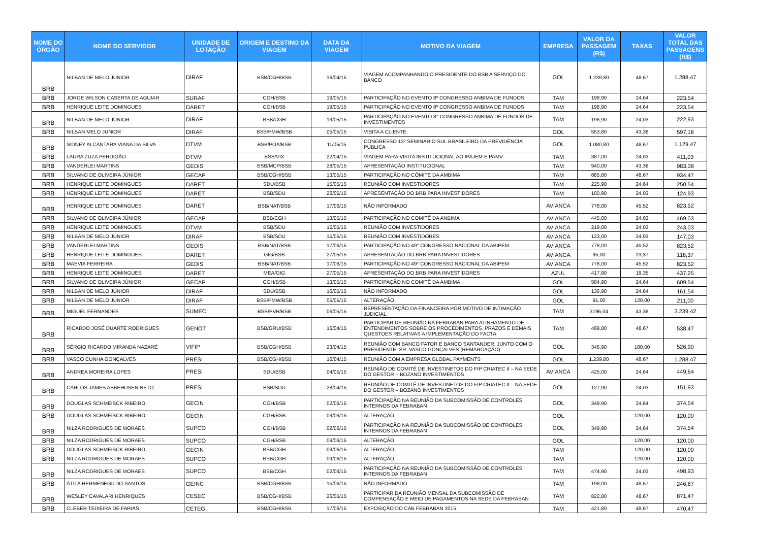| NOME DO ÓRGÃO | NOME DO SERVIDOR | UNIDADE DE LOTAÇÃO | ORIGEM E DESTINO DA VIAGEM | DATA DA VIAGEM | MOTIVO DA VIAGEM | EMPRESA | VALOR DA PASSAGEM (R$) | TAXAS | VALOR TOTAL DAS PASSAGENS (R$) |
| --- | --- | --- | --- | --- | --- | --- | --- | --- | --- |
| BRB | NILBAN DE MELO JÚNIOR | DIRAF | BSB/CGH/BSB | 16/04/15 | VIAGEM ACOMPANHANDO O PRESIDENTE DO BSB A SERVIÇO DO BANCO | GOL | 1.239,80 | 48,67 | 1.288,47 |
| BRB | JORGE WILSON CASERTA DE AGUIAR | SURAF | CGH/BSB | 19/05/15 | PARTICIPAÇÃO NO EVENTO 8º CONGRESSO ANBIMA DE FUNDOS | TAM | 198,90 | 24,64 | 223,54 |
| BRB | HENRIQUE LEITE DOMINGUES | DARET | CGH/BSB | 19/05/15 | PARTICIPAÇÃO NO EVENTO 8º CONGRESSO ANBIMA DE FUNDOS | TAM | 198,90 | 24,64 | 223,54 |
| BRB | NILBAN DE MELO JÚNIOR | DIRAF | BSB/CGH | 19/05/15 | PARTICIPAÇÃO NO EVENTO 8° CONGRESSO ANBIMA DE FUNDOS DE INVESTIMENTOS | TAM | 198,90 | 24,03 | 222,93 |
| BRB | NILBAN MELO JUNIOR | DIRAF | BSB/PMW/BSB | 05/05/15 | VISITA A CLIENTE | GOL | 553,80 | 43,38 | 597,18 |
| BRB | SIDNEY ALCANTARA VIANA DA SILVA | DTVM | BSB/POA/BSB | 11/05/15 | CONGRESSO 13º SEMINÁRIO SUL BRASILEIRO DA PREVIDÊNCIA PÚBLICA | GOL | 1.080,80 | 48,67 | 1.129,47 |
| BRB | LAURA ZUZA PERDIGÃO | DTVM | BSB/VIX | 22/04/15 | VIAGEM PARA VISITA INSTITUCIONAL AO IPAJEM E PAMV | TAM | 387,00 | 24,03 | 411,03 |
| BRB | VANDERLEI MARTINS | GEDIS | BSB/MCP/BSB | 28/05/15 | APRESENTAÇÃO INSTITUCIONAL | TAM | 940,00 | 43,38 | 983,38 |
| BRB | SILVANO DE OLIVEIRA JÚNIOR | GECAP | BSB/CGH/BSB | 13/05/15 | PARTICIPAÇÃO NO CÔMITE DA AMBIMA | TAM | 885,80 | 48,67 | 934,47 |
| BRB | HENRIQUE LEITE DOMINGUES | DARET | SDU/BSB | 15/05/15 | REUNIÃO COM INVESTIDORES | TAM | 225,90 | 24,64 | 250,54 |
| BRB | HENRIQUE LEITE DOMINGUES | DARET | BSB/SDU | 26/05/15 | APRESENTAÇÃO DO BRB PARA INVESTIDORES | TAM | 100,90 | 24,03 | 124,93 |
| BRB | HENRIQUE LEITE DOMINGUES | DARET | BSB/NAT/BSB | 17/06/15 | NÃO INFORMADO | AVIANCA | 778,00 | 45,52 | 823,52 |
| BRB | SILVANO DE OLIVEIRA JÚNIOR | GECAP | BSB/CGH | 13/05/15 | PARTICIPAÇÃO NO COMITÊ DA ANBIMA | AVIANCA | 445,00 | 24,03 | 469,03 |
| BRB | HENRIQUE LEITE DOMINGUES | DTVM | BSB/SDU | 15/05/15 | REUNIÃO COM INVESTIDORES | AVIANCA | 219,00 | 24,03 | 243,03 |
| BRB | NILBAN DE MELO JÚNIOR | DIRAF | BSB/SDU | 15/05/15 | REUNIÃO COM INVESTIDORES | AVIANCA | 123,00 | 24,03 | 147,03 |
| BRB | VANDERLEI MARTINS | GEDIS | BSB/NAT/BSB | 17/06/15 | PARTICIPAÇÃO NO 49° CONGRESSO NACIONAL DA ABIPEM | AVIANCA | 778,00 | 45,52 | 823,52 |
| BRB | HENRIQUE LEITE DOMINGUES | DARET | GIG/BSB | 27/05/15 | APRESENTAÇÃO DO BRB PARA INVESTIDORES | AVIANCA | 95,00 | 23,37 | 118,37 |
| BRB | MAEVIA FERREIRA | GEDIS | BSB/NAT/BSB | 17/06/15 | PARTICIPAÇÃO NO 49° CONGRESSO NACIONAL DA ABIPEM | AVIANCA | 778,00 | 45,52 | 823,52 |
| BRB | HENRIQUE LEITE DOMINGUES | DARET | MEA/GIG | 27/05/15 | APRESENTAÇÃO DO BRB PARA INVESTIDORES | AZUL | 417,90 | 19,35 | 437,25 |
| BRB | SILVANO DE OLIVEIRA JÚNIOR | GECAP | CGH/BSB | 13/05/15 | PARTICIPAÇÃO NO COMITÊ DA AMBIMA | GOL | 584,90 | 24,64 | 609,54 |
| BRB | NILBAN DE MELO JÚNIOR | DIRAF | SDU/BSB | 16/05/15 | NÃO INFORMADO | GOL | 136,90 | 24,64 | 161,54 |
| BRB | NILBAN DE MELO JÚNIOR | DIRAF | BSB/PMW/BSB | 05/05/15 | ALTERAÇÃO | GOL | 91,00 | 120,00 | 211,00 |
| BRB | MIGUEL FERNANDES | SUMEC | BSB/PVH/BSB | 06/05/15 | REPRESENTAÇÃO DA FINANCEIRA POR MOTIVO DE INTIMAÇÃO JUDICIAL | TAM | 3196,04 | 43,38 | 3.239,42 |
| BRB | RICARDO JOSÉ DUARTE RODRIGUES | GENOT | BSB/GRU/BSB | 16/04/15 | PARTICIPAR DE REUNIÃO NA FEBRABAN PARA ALINHAMENTO DE ENTENDIMENTOS SOBRE OS PROCEDIMENTOS, PRAZOS E DEMAIS QUESTOES RELATIVAS A IMPLEMENTAÇÃO DO FACTA | TAM | 489,80 | 48,67 | 538,47 |
| BRB | SÉRGIO RICARDO MIRANDA NAZARÉ | VIFIP | BSB/CGH/BSB | 23/04/15 | REUNIÃO COM BANCO FATOR E BANCO SANTANDER, JUNTO COM O PRESIDENTE, SR. VASCO GONÇALVES (REMARCAÇÃO) | GOL | 346,90 | 180,00 | 526,90 |
| BRB | VASCO CUNHA GONÇALVES | PRESI | BSB/CGH/BSB | 16/04/15 | REUNIÃO COM A EMPRESA GLOBAL PAYMENTS | GOL | 1.239,80 | 48,67 | 1.288,47 |
| BRB | ANDREA MOREIRA LOPES | PRESI | SDU/BSB | 04/05/15 | REUNIÃO DE COMITÊ DE INVESTINETOS DO FIP CRIATEC II – NA SEDE DO GESTOR – BOZANO INVESTIMENTOS | AVIANCA | 425,00 | 24,64 | 449,64 |
| BRB | CARLOS JAMES ABBEHUSEN NETO | PRESI | BSB/SDU | 28/04/15 | REUNIÃO DE COMITÊ DE INVESTINETOS DO FIP CRIATEC II – NA SEDE DO GESTOR – BOZANO INVESTIMENTOS | GOL | 127,90 | 24,03 | 151,93 |
| BRB | DOUGLAS SCHMEISCK RIBEIRO | GECIN | CGH/BSB | 02/06/15 | PARTICIPAÇÃO NA REUNIÃO DA SUBCOMISSÃO DE CONTROLES INTERNOS DA FEBRABAN | GOL | 349,90 | 24,64 | 374,54 |
| BRB | DOUGLAS SCHMEISCK RIBEIRO | GECIN | CGH/BSB | 09/06/15 | ALTERAÇÃO | GOL | | 120,00 | 120,00 |
| BRB | NILZA RODRIGUES DE MORAES | SUPCO | CGH/BSB | 02/06/15 | PARTICIPAÇÃO NA REUNIÃO DA SUBCOMISSÃO DE CONTROLES INTERNOS DA FEBRABAN | GOL | 349,90 | 24,64 | 374,54 |
| BRB | NILZA RODRIGUES DE MORAES | SUPCO | CGH/BSB | 09/06/15 | ALTERAÇÃO | GOL | | 120,00 | 120,00 |
| BRB | DOUGLAS SCHMEISCK RIBEIRO | GECIN | BSB/CGH | 09/06/15 | ALTERAÇÃO | TAM | | 120,00 | 120,00 |
| BRB | NILZA RODRIGUES DE MORAES | SUPCO | BSB/CGH | 09/06/15 | ALTERAÇÃO | TAM | | 120,00 | 120,00 |
| BRB | NILZA RODRIGUES DE MORAES | SUPCO | BSB/CGH | 02/06/15 | PARTICIPAÇÃO NA REUNIÃO DA SUBCOMISSÃO DE CONTROLES INTERNOS DA FEBRABAN | TAM | 474,90 | 24,03 | 498,93 |
| BRB | ÁTILA HERMENEGILDO SANTOS | GEINC | BSB/CGH/BSB | 15/06/15 | NÃO INFORMADO | TAM | 198,00 | 48,67 | 246,67 |
| BRB | WESLEY CAVALARI HENRIQUES | CESEC | BSB/CGH/BSB | 26/05/15 | PARTICIPAR DA REUNIÃO MENSAL DA SUBCOMISSÃO DE COMPENSAÇÃO E MEIO DE PAGAMENTOS NA SEDE DA FEBRABAN | TAM | 822,80 | 48,67 | 871,47 |
| BRB | CLEBER TEIXEIRA DE FARIAS | CETEG | BSB/CGH/BSB | 17/06/15 | EXPOSIÇÃO DO CAB FEBRABAN 2015. | TAM | 421,80 | 48,67 | 470,47 |